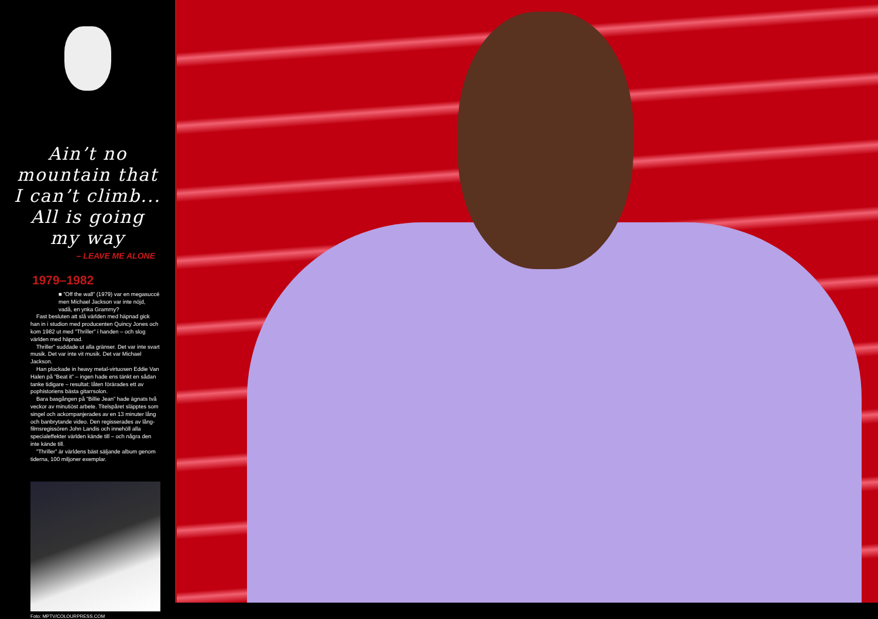Ain’t no
mountain that
I can’t climb...
All is going
my way
– LEAVE ME ALONE
1979–1982
■ ”Off the wall” (1979) var en megasuccé men Michael Jackson var inte nöjd, vadå, en ynka Grammy?
Fast besluten att slå världen med häpnad gick han in i studion med producenten Quincy Jones och kom 1982 ut med ”Thriller” i handen – och slog världen med häpnad.
Thriller” suddade ut alla gränser. Det var inte svart musik. Det var inte vit musik. Det var Michael Jackson.
Han plockade in heavy metal-virtuosen Eddie Van Halen på ”Beat it” – ingen hade ens tänkt en sådan tanke tidigare – resultat: låten förärades ett av pophis­toriens bästa gitarrsolon.
Bara basgången på ”Billie Jean” hade ägnats två veckor av minutiöst arbete. Titelspåret släpptes som singel och ackompanjerades av en 13 minuter lång och banbrytande video. Den regisserades av lång­filmsregissören John Landis och innehöll alla special­effekter världen kände till – och några den inte kände till.
”Thriller” är världens bäst säljande album genom tiderna, 100 miljoner exemplar.
Foto: MPTV/COLOURPRESS.COM